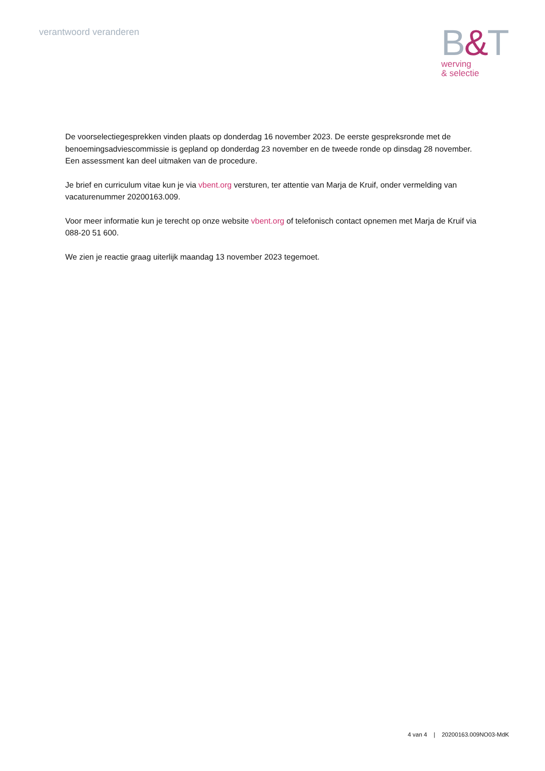verantwoord veranderen
B&T
werving
& selectie
De voorselectiegesprekken vinden plaats op donderdag 16 november 2023. De eerste gespreksronde met de benoemingsadviescommissie is gepland op donderdag 23 november en de tweede ronde op dinsdag 28 november. Een assessment kan deel uitmaken van de procedure.
Je brief en curriculum vitae kun je via vbent.org versturen, ter attentie van Marja de Kruif, onder vermelding van vacaturenummer 20200163.009.
Voor meer informatie kun je terecht op onze website vbent.org of telefonisch contact opnemen met Marja de Kruif via 088-20 51 600.
We zien je reactie graag uiterlijk maandag 13 november 2023 tegemoet.
4 van 4 | 20200163.009NO03-MdK